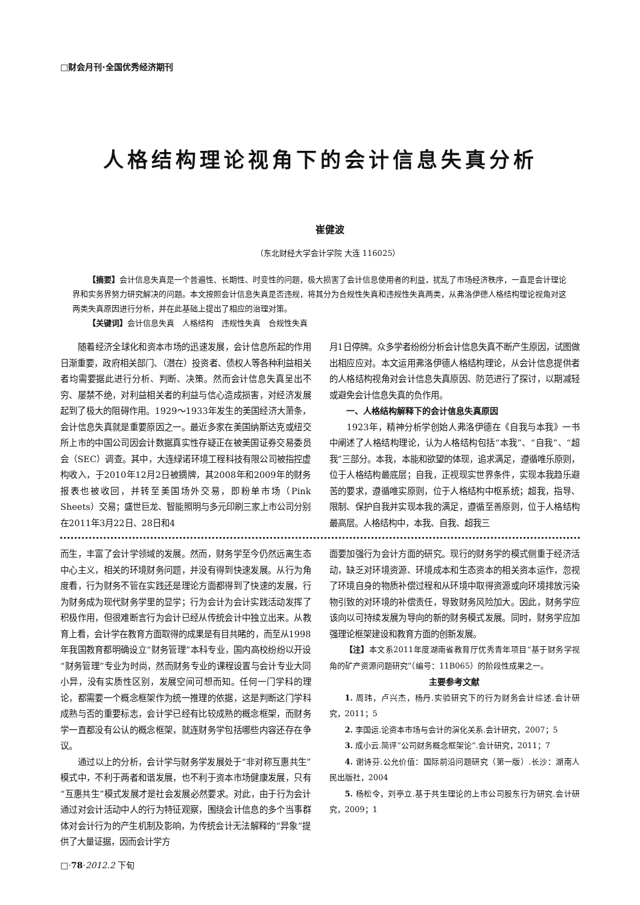□财会月刊·全国优秀经济期刊
人格结构理论视角下的会计信息失真分析
崔健波
（东北财经大学会计学院 大连 116025）
【摘要】会计信息失真是一个普遍性、长期性、时变性的问题，极大损害了会计信息使用者的利益，扰乱了市场经济秩序，一直是会计理论界和实务界努力研究解决的问题。本文按照会计信息失真是否违规，将其分为合规性失真和违规性失真两类，从弗洛伊德人格结构理论视角对这两类失真原因进行分析，并在此基础上提出了相应的治理对策。
【关键词】会计信息失真　人格结构　违规性失真　合规性失真
随着经济全球化和资本市场的迅速发展，会计信息所起的作用日渐重要，政府相关部门、（潜在）投资者、债权人等各种利益相关者均需要据此进行分析、判断、决策。然而会计信息失真呈出不穷、屡禁不绝，对利益相关者的利益与信心造成损害，对经济发展起到了极大的阻碍作用。1929～1933年发生的美国经济大萧条，会计信息失真就是重要原因之一。最近多家在美国纳斯达克或纽交所上市的中国公司因会计数据真实性存疑正在被美国证券交易委员会（SEC）调查。其中，大连绿诺环境工程科技有限公司被指控虚构收入，于2010年12月2日被摘牌，其2008年和2009年的财务报表也被收回，并转至美国场外交易，即粉单市场（Pink Sheets）交易；盛世巨龙、智能照明与多元印刷三家上市公司分别在2011年3月22日、28日和4
月1日停牌。众多学者纷纷分析会计信息失真不断产生原因，试图做出相应应对。本文运用弗洛伊德人格结构理论，从会计信息提供者的人格结构视角对会计信息失真原因、防范进行了探讨，以期减轻或避免会计信息失真的负作用。
一、人格结构解释下的会计信息失真原因
1923年，精神分析学创始人弗洛伊德在《自我与本我》一书中阐述了人格结构理论，认为人格结构包括“本我”、“自我”、“超我”三部分。本我，本能和欲望的体现，追求满足，遵循唯乐原则，位于人格结构最底层；自我，正视现实世界条件，实现本我趋乐避苦的要求，遵循唯实原则，位于人格结构中枢系统；超我，指导、限制、保护自我并实现本我的满足，遵循至善原则，位于人格结构最高层。人格结构中，本我、自我、超我三
而生，丰富了会计学领域的发展。然而，财务学至今仍然远离生态中心主义，相关的环境财务问题，并没有得到快速发展。从行为角度看，行为财务不管在实践还是理论方面都得到了快速的发展，行为财务成为现代财务学里的显学；行为会计为会计实践活动发挥了积极作用，但很难断言行为会计已经从传统会计中独立出来。从教育上看，会计学在教育方面取得的成果是有目共睹的，而至从1998年我国教育都明确设立“财务管理”本科专业，国内高校纷纷以开设“财务管理”专业为时尚，然而财务专业的课程设置与会计专业大同小异，没有实质性区别，发展空间可想而知。任何一门学科的理论，都需要一个概念框架作为统一推理的依据，这是判断这门学科成熟与否的重要标志，会计学已经有比较成熟的概念框架，而财务学一直都没有公认的概念框架，就连财务学包括哪些内容还存在争议。
通过以上的分析，会计学与财务学发展处于“非对称互惠共生”模式中，不利于两者和谐发展，也不利于资本市场健康发展，只有“互惠共生”模式发展才是社会发展必然要求。对此，由于行为会计通过对会计活动中人的行为特征观察，围绕会计信息的多个当事群体对会计行为的产生机制及影响，为传统会计无法解释的“异象”提供了大量证据，因而会计学方
面要加强行为会计方面的研究。现行的财务学的模式侧重于经济活动，缺乏对环境资源、环境成本和生态资本的相关资本运作，忽视了环境自身的物质补偿过程和从环境中取得资源或向环境排放污染物引致的对环境的补偿责任，导致财务风险加大。因此，财务学应该向以可持续发展为导向的新的财务模式发展。同时，财务学应加强理论框架建设和教育方面的创新发展。
【注】本文系2011年度湖南省教育厅优秀青年项目“基于财务学视角的矿产资源问题研究”（编号：11B065）的阶段性成果之一。
主要参考文献
1. 周玮，卢兴杰，杨丹.实验研究下的行为财务会计综述.会计研究，2011；5
2. 李国运.论资本市场与会计的演化关系.会计研究，2007；5
3. 成小云.简评“公司财务概念框架论”.会计研究，2011；7
4. 谢诗芬.公允价值：国际前沿问题研究（第一版）.长沙：湖南人民出版社，2004
5. 杨松令，刘亭立.基于共生理论的上市公司股东行为研究.会计研究，2009；1
□·78·2012.2 下旬